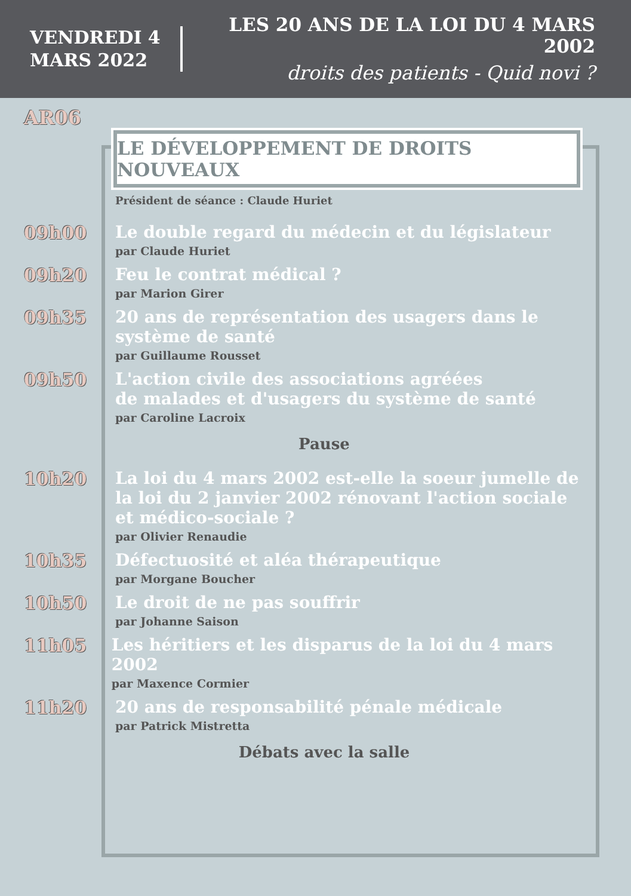VENDREDI 4 MARS 2022
LES 20 ANS DE LA LOI DU 4 MARS 2002
droits des patients - Quid novi ?
AR06
LE DÉVELOPPEMENT DE DROITS NOUVEAUX
Président de séance : Claude Huriet
09h00
Le double regard du médecin et du législateur
par Claude Huriet
09h20
Feu le contrat médical ?
par Marion Girer
09h35
20 ans de représentation des usagers dans le
système de santé
par Guillaume Rousset
09h50
L'action civile des associations agréées
de malades et d'usagers du système de santé
par Caroline Lacroix
Pause
10h20
La loi du 4 mars 2002 est-elle la soeur jumelle de
la loi du 2 janvier 2002 rénovant l'action sociale
et médico-sociale ?
par Olivier Renaudie
10h35
Défectuosité et aléa thérapeutique
par Morgane Boucher
10h50
Le droit de ne pas souffrir
par Johanne Saison
11h05
Les héritiers et les disparus de la loi du 4 mars 2002
par Maxence Cormier
11h20
20 ans de responsabilité pénale médicale
par Patrick Mistretta
Débats avec la salle